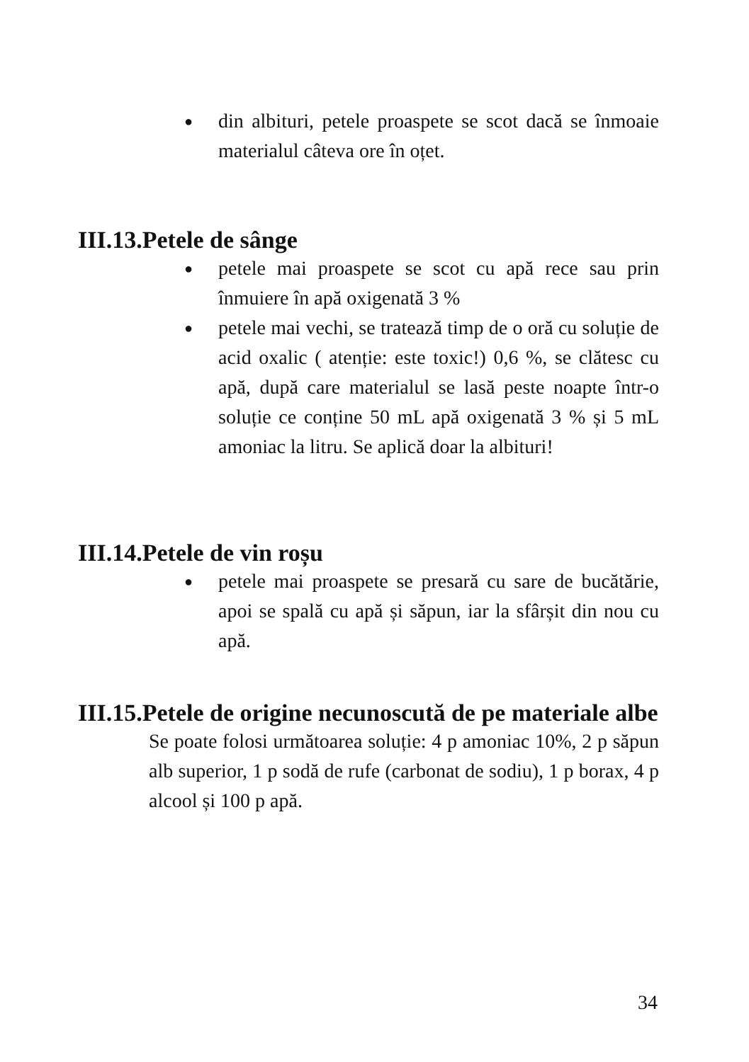● din albituri, petele proaspete se scot dacă se înmoaie materialul câteva ore în oțet.
III.13.Petele de sânge
● petele mai proaspete se scot cu apă rece sau prin înmuiere în apă oxigenată 3 %
● petele mai vechi, se tratează timp de o oră cu soluție de acid oxalic ( atenție: este toxic!) 0,6 %, se clătesc cu apă, după care materialul se lasă peste noapte într-o soluție ce conține 50 mL apă oxigenată 3 % și 5 mL amoniac la litru. Se aplică doar la albituri!
III.14.Petele de vin roșu
● petele mai proaspete se presară cu sare de bucătărie, apoi se spală cu apă și săpun, iar la sfârșit din nou cu apă.
III.15.Petele de origine necunoscută de pe materiale albe
Se poate folosi următoarea soluție: 4 p amoniac 10%, 2 p săpun alb superior, 1 p sodă de rufe (carbonat de sodiu), 1 p borax, 4 p alcool și 100 p apă.
34